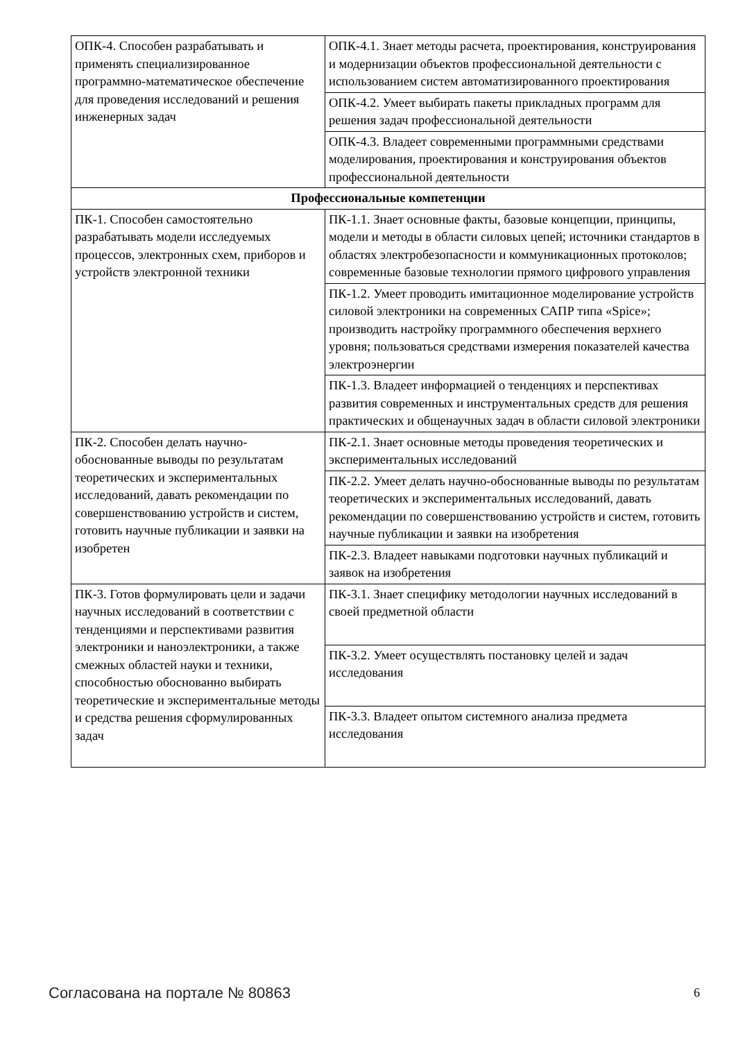| ОПК-4. Способен разрабатывать и применять специализированное программно-математическое обеспечение для проведения исследований и решения инженерных задач | ОПК-4.1. Знает методы расчета, проектирования, конструирования и модернизации объектов профессиональной деятельности с использованием систем автоматизированного проектирования |
| | ОПК-4.2. Умеет выбирать пакеты прикладных программ для решения задач профессиональной деятельности |
| | ОПК-4.3. Владеет современными программными средствами моделирования, проектирования и конструирования объектов профессиональной деятельности |
| Профессиональные компетенции | |
| ПК-1. Способен самостоятельно разрабатывать модели исследуемых процессов, электронных схем, приборов и устройств электронной техники | ПК-1.1. Знает основные факты, базовые концепции, принципы, модели и методы в области силовых цепей; источники стандартов в областях электробезопасности и коммуникационных протоколов; современные базовые технологии прямого цифрового управления |
| | ПК-1.2. Умеет проводить имитационное моделирование устройств силовой электроники на современных САПР типа «Spice»; производить настройку программного обеспечения верхнего уровня; пользоваться средствами измерения показателей качества электроэнергии |
| | ПК-1.3. Владеет информацией о тенденциях и перспективах развития современных и инструментальных средств для решения практических и общенаучных задач в области силовой электроники |
| ПК-2. Способен делать научно-обоснованные выводы по результатам теоретических и экспериментальных исследований, давать рекомендации по совершенствованию устройств и систем, готовить научные публикации и заявки на изобретен | ПК-2.1. Знает основные методы проведения теоретических и экспериментальных исследований |
| | ПК-2.2. Умеет делать научно-обоснованные выводы по результатам теоретических и экспериментальных исследований, давать рекомендации по совершенствованию устройств и систем, готовить научные публикации и заявки на изобретения |
| | ПК-2.3. Владеет навыками подготовки научных публикаций и заявок на изобретения |
| ПК-3. Готов формулировать цели и задачи научных исследований в соответствии с тенденциями и перспективами развития электроники и наноэлектроники, а также смежных областей науки и техники, способностью обоснованно выбирать теоретические и экспериментальные методы и средства решения сформулированных задач | ПК-3.1. Знает специфику методологии научных исследований в своей предметной области |
| | ПК-3.2. Умеет осуществлять постановку целей и задач исследования |
| | ПК-3.3. Владеет опытом системного анализа предмета исследования |
Согласована на портале № 80863 6